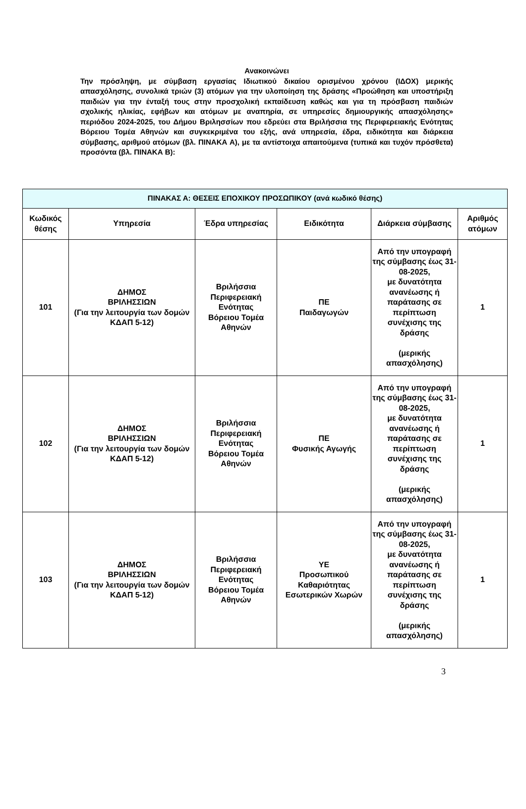Ανακοινώνει
Την πρόσληψη, με σύμβαση εργασίας Ιδιωτικού δικαίου ορισμένου χρόνου (ΙΔΟΧ) μερικής απασχόλησης, συνολικά τριών (3) ατόμων για την υλοποίηση της δράσης «Προώθηση και υποστήριξη παιδιών για την ένταξή τους στην προσχολική εκπαίδευση καθώς και για τη πρόσβαση παιδιών σχολικής ηλικίας, εφήβων και ατόμων με αναπηρία, σε υπηρεσίες δημιουργικής απασχόλησης» περιόδου 2024-2025, του Δήμου Βριλησσίων που εδρεύει στα Βριλήσσια της Περιφερειακής Ενότητας Βόρειου Τομέα Αθηνών και συγκεκριμένα του εξής, ανά υπηρεσία, έδρα, ειδικότητα και διάρκεια σύμβασης, αριθμού ατόμων (βλ. ΠΙΝΑΚΑ Α), με τα αντίστοιχα απαιτούμενα (τυπικά και τυχόν πρόσθετα) προσόντα (βλ. ΠΙΝΑΚΑ Β):
| ΠΙΝΑΚΑΣ Α: ΘΕΣΕΙΣ ΕΠΟΧΙΚΟΥ ΠΡΟΣΩΠΙΚΟΥ (ανά κωδικό θέσης) | | | | | |
| --- | --- | --- | --- | --- | --- |
| Κωδικός θέσης | Υπηρεσία | Έδρα υπηρεσίας | Ειδικότητα | Διάρκεια σύμβασης | Αριθμός ατόμων |
| 101 | ΔΗΜΟΣ ΒΡΙΛΗΣΣΙΩΝ (Για την λειτουργία των δομών ΚΔΑΠ 5-12) | Βριλήσσια Περιφερειακή Ενότητας Βόρειου Τομέα Αθηνών | ΠΕ Παιδαγωγών | Από την υπογραφή της σύμβασης έως 31-08-2025, με δυνατότητα ανανέωσης ή παράτασης σε περίπτωση συνέχισης της δράσης (μερικής απασχόλησης) | 1 |
| 102 | ΔΗΜΟΣ ΒΡΙΛΗΣΣΙΩΝ (Για την λειτουργία των δομών ΚΔΑΠ 5-12) | Βριλήσσια Περιφερειακή Ενότητας Βόρειου Τομέα Αθηνών | ΠΕ Φυσικής Αγωγής | Από την υπογραφή της σύμβασης έως 31-08-2025, με δυνατότητα ανανέωσης ή παράτασης σε περίπτωση συνέχισης της δράσης (μερικής απασχόλησης) | 1 |
| 103 | ΔΗΜΟΣ ΒΡΙΛΗΣΣΙΩΝ (Για την λειτουργία των δομών ΚΔΑΠ 5-12) | Βριλήσσια Περιφερειακή Ενότητας Βόρειου Τομέα Αθηνών | ΥΕ Προσωπικού Καθαριότητας Εσωτερικών Χωρών | Από την υπογραφή της σύμβασης έως 31-08-2025, με δυνατότητα ανανέωσης ή παράτασης σε περίπτωση συνέχισης της δράσης (μερικής απασχόλησης) | 1 |
3